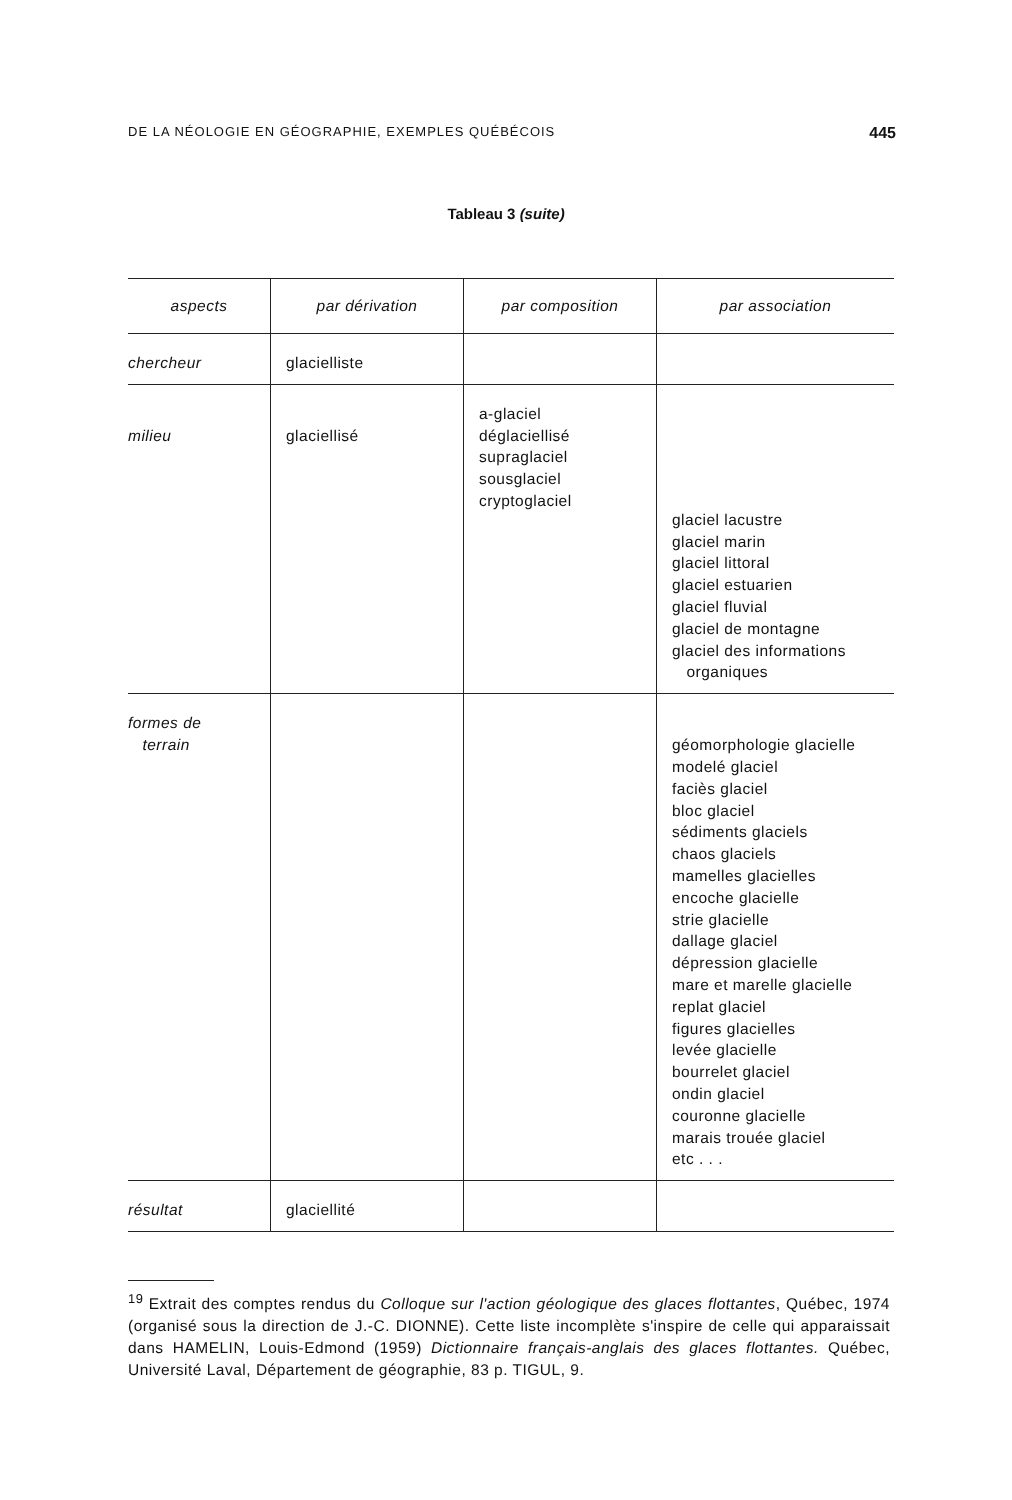DE LA NÉOLOGIE EN GÉOGRAPHIE, EXEMPLES QUÉBÉCOIS 445
Tableau 3 (suite)
| aspects | par dérivation | par composition | par association |
| --- | --- | --- | --- |
| chercheur | glacielliste | | |
| milieu | glaciellisé | a-glaciel déglaciellisé supraglaciel sousglaciel cryptoglaciel | glaciel lacustre glaciel marin glaciel littoral glaciel estuarien glaciel fluvial glaciel de montagne glaciel des informations organiques |
| formes de terrain | | | géomorphologie glacielle modelé glaciel faciès glaciel bloc glaciel sédiments glaciels chaos glaciels mamelles glacielles encoche glacielle strie glacielle dallage glaciel dépression glacielle mare et marelle glacielle replat glaciel figures glacielles levée glacielle bourrelet glaciel ondin glaciel couronne glacielle marais trouée glaciel etc . . . |
| résultat | glaciellité | | |
<sup>19</sup> Extrait des comptes rendus du Colloque sur l'action géologique des glaces flottantes, Québec, 1974 (organisé sous la direction de J.-C. DIONNE). Cette liste incomplète s'inspire de celle qui apparaissait dans HAMELIN, Louis-Edmond (1959) Dictionnaire français-anglais des glaces flottantes. Québec, Université Laval, Département de géographie, 83 p. TIGUL, 9.